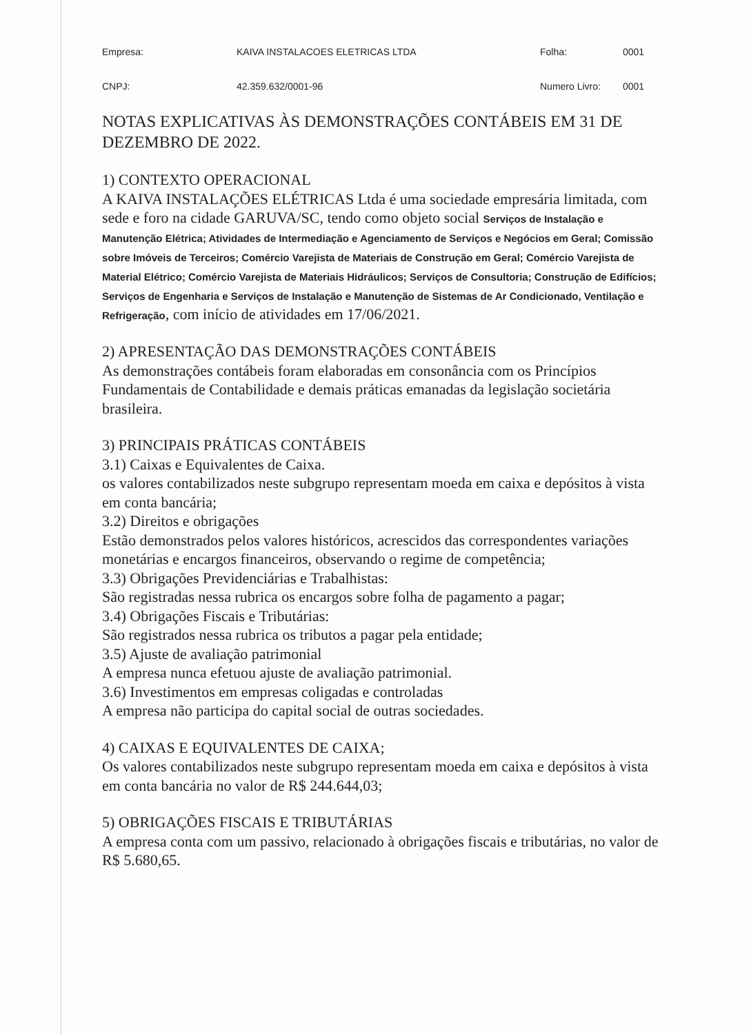Empresa: KAIVA INSTALACOES ELETRICAS LTDA Folha: 0001
CNPJ: 42.359.632/0001-96 Numero Livro: 0001
NOTAS EXPLICATIVAS ÀS DEMONSTRAÇÕES CONTÁBEIS EM 31 DE DEZEMBRO DE 2022.
1) CONTEXTO OPERACIONAL
A KAIVA INSTALAÇÕES ELÉTRICAS Ltda é uma sociedade empresária limitada, com sede e foro na cidade GARUVA/SC, tendo como objeto social Serviços de Instalação e Manutenção Elétrica; Atividades de Intermediação e Agenciamento de Serviços e Negócios em Geral; Comissão sobre Imóveis de Terceiros; Comércio Varejista de Materiais de Construção em Geral; Comércio Varejista de Material Elétrico; Comércio Varejista de Materiais Hidráulicos; Serviços de Consultoria; Construção de Edifícios; Serviços de Engenharia e Serviços de Instalação e Manutenção de Sistemas de Ar Condicionado, Ventilação e Refrigeração, com início de atividades em 17/06/2021.
2) APRESENTAÇÃO DAS DEMONSTRAÇÕES CONTÁBEIS
As demonstrações contábeis foram elaboradas em consonância com os Princípios Fundamentais de Contabilidade e demais práticas emanadas da legislação societária brasileira.
3) PRINCIPAIS PRÁTICAS CONTÁBEIS
3.1) Caixas e Equivalentes de Caixa.
os valores contabilizados neste subgrupo representam moeda em caixa e depósitos à vista em conta bancária;
3.2) Direitos e obrigações
Estão demonstrados pelos valores históricos, acrescidos das correspondentes variações monetárias e encargos financeiros, observando o regime de competência;
3.3) Obrigações Previdenciárias e Trabalhistas:
São registradas nessa rubrica os encargos sobre folha de pagamento a pagar;
3.4) Obrigações Fiscais e Tributárias:
São registrados nessa rubrica os tributos a pagar pela entidade;
3.5) Ajuste de avaliação patrimonial
A empresa nunca efetuou ajuste de avaliação patrimonial.
3.6) Investimentos em empresas coligadas e controladas
A empresa não participa do capital social de outras sociedades.
4) CAIXAS E EQUIVALENTES DE CAIXA;
Os valores contabilizados neste subgrupo representam moeda em caixa e depósitos à vista em conta bancária no valor de R$ 244.644,03;
5) OBRIGAÇÕES FISCAIS E TRIBUTÁRIAS
A empresa conta com um passivo, relacionado à obrigações fiscais e tributárias, no valor de R$ 5.680,65.